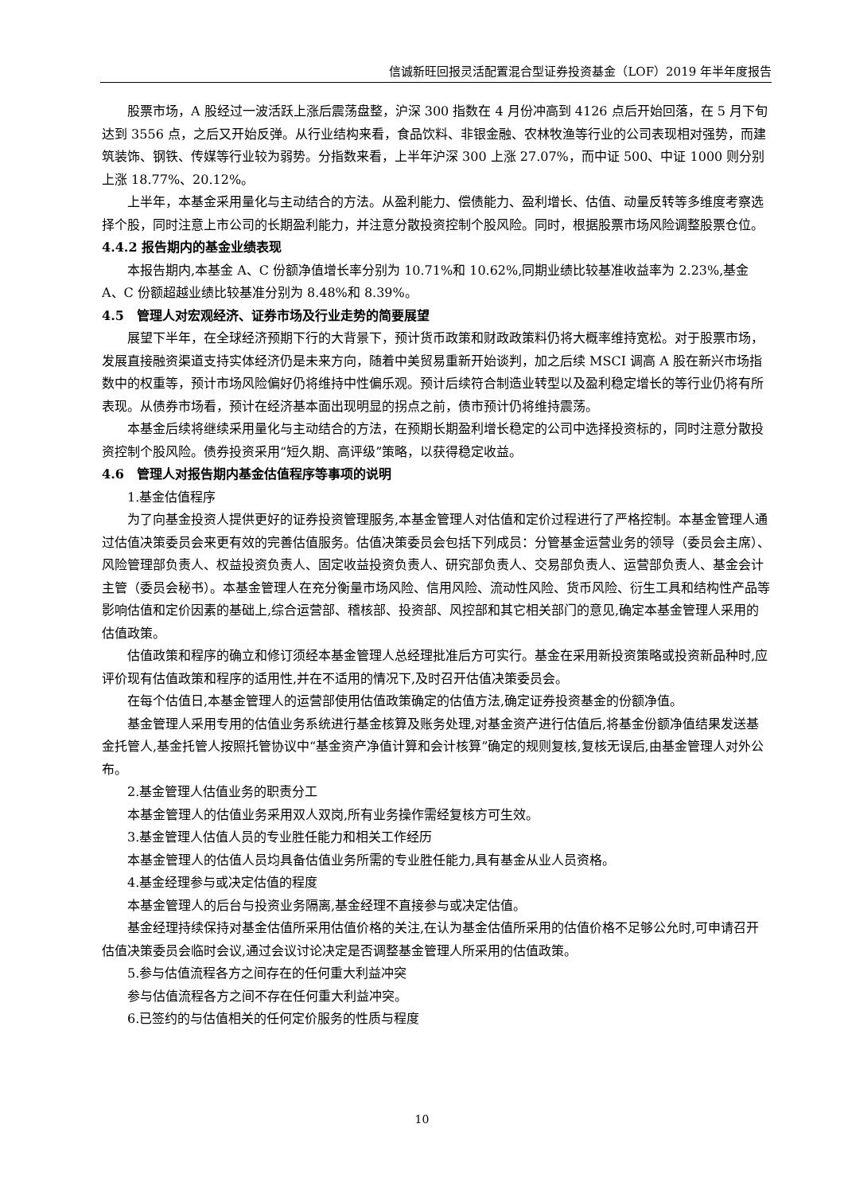信诚新旺回报灵活配置混合型证券投资基金（LOF）2019 年半年度报告
股票市场，A 股经过一波活跃上涨后震荡盘整，沪深 300 指数在 4 月份冲高到 4126 点后开始回落，在 5 月下旬达到 3556 点，之后又开始反弹。从行业结构来看，食品饮料、非银金融、农林牧渔等行业的公司表现相对强势，而建筑装饰、钢铁、传媒等行业较为弱势。分指数来看，上半年沪深 300 上涨 27.07%，而中证 500、中证 1000 则分别上涨 18.77%、20.12%。
上半年，本基金采用量化与主动结合的方法。从盈利能力、偿债能力、盈利增长、估值、动量反转等多维度考察选择个股，同时注意上市公司的长期盈利能力，并注意分散投资控制个股风险。同时，根据股票市场风险调整股票仓位。
4.4.2 报告期内的基金业绩表现
本报告期内,本基金 A、C 份额净值增长率分别为 10.71%和 10.62%,同期业绩比较基准收益率为 2.23%,基金 A、C 份额超越业绩比较基准分别为 8.48%和 8.39%。
4.5　管理人对宏观经济、证券市场及行业走势的简要展望
展望下半年，在全球经济预期下行的大背景下，预计货币政策和财政政策料仍将大概率维持宽松。对于股票市场，发展直接融资渠道支持实体经济仍是未来方向，随着中美贸易重新开始谈判，加之后续 MSCI 调高 A 股在新兴市场指数中的权重等，预计市场风险偏好仍将维持中性偏乐观。预计后续符合制造业转型以及盈利稳定增长的等行业仍将有所表现。从债券市场看，预计在经济基本面出现明显的拐点之前，债市预计仍将维持震荡。
本基金后续将继续采用量化与主动结合的方法，在预期长期盈利增长稳定的公司中选择投资标的，同时注意分散投资控制个股风险。债券投资采用“短久期、高评级”策略，以获得稳定收益。
4.6　管理人对报告期内基金估值程序等事项的说明
1.基金估值程序
为了向基金投资人提供更好的证券投资管理服务,本基金管理人对估值和定价过程进行了严格控制。本基金管理人通过估值决策委员会来更有效的完善估值服务。估值决策委员会包括下列成员：分管基金运营业务的领导（委员会主席）、风险管理部负责人、权益投资负责人、固定收益投资负责人、研究部负责人、交易部负责人、运营部负责人、基金会计主管（委员会秘书）。本基金管理人在充分衡量市场风险、信用风险、流动性风险、货币风险、衍生工具和结构性产品等影响估值和定价因素的基础上,综合运营部、稽核部、投资部、风控部和其它相关部门的意见,确定本基金管理人采用的估值政策。
估值政策和程序的确立和修订须经本基金管理人总经理批准后方可实行。基金在采用新投资策略或投资新品种时,应评价现有估值政策和程序的适用性,并在不适用的情况下,及时召开估值决策委员会。
在每个估值日,本基金管理人的运营部使用估值政策确定的估值方法,确定证券投资基金的份额净值。
基金管理人采用专用的估值业务系统进行基金核算及账务处理,对基金资产进行估值后,将基金份额净值结果发送基金托管人,基金托管人按照托管协议中“基金资产净值计算和会计核算”确定的规则复核,复核无误后,由基金管理人对外公布。
2.基金管理人估值业务的职责分工
本基金管理人的估值业务采用双人双岗,所有业务操作需经复核方可生效。
3.基金管理人估值人员的专业胜任能力和相关工作经历
本基金管理人的估值人员均具备估值业务所需的专业胜任能力,具有基金从业人员资格。
4.基金经理参与或决定估值的程度
本基金管理人的后台与投资业务隔离,基金经理不直接参与或决定估值。
基金经理持续保持对基金估值所采用估值价格的关注,在认为基金估值所采用的估值价格不足够公允时,可申请召开估值决策委员会临时会议,通过会议讨论决定是否调整基金管理人所采用的估值政策。
5.参与估值流程各方之间存在的任何重大利益冲突
参与估值流程各方之间不存在任何重大利益冲突。
6.已签约的与估值相关的任何定价服务的性质与程度
10